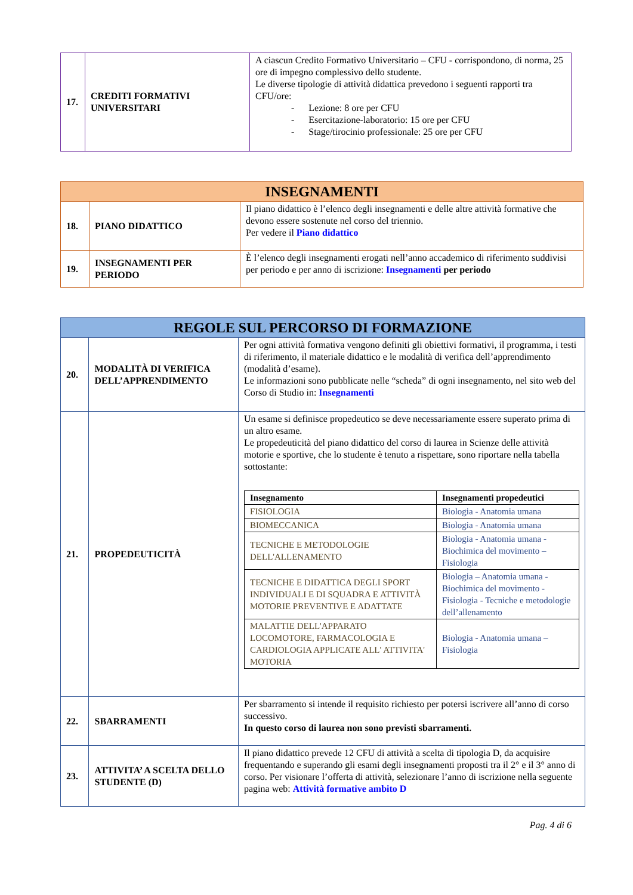| 17. | CREDITI FORMATIVI UNIVERSITARI | A ciascun Credito Formativo Universitario – CFU - corrispondono, di norma, 25 ore di impegno complessivo dello studente. Le diverse tipologie di attività didattica prevedono i seguenti rapporti tra CFU/ore: - Lezione: 8 ore per CFU - Esercitazione-laboratorio: 15 ore per CFU - Stage/tirocinio professionale: 25 ore per CFU |
| INSEGNAMENTI | | |
| 18. | PIANO DIDATTICO | Il piano didattico è l’elenco degli insegnamenti e delle altre attività formative che devono essere sostenute nel corso del triennio. Per vedere il Piano didattico |
| 19. | INSEGNAMENTI PER PERIODO | È l’elenco degli insegnamenti erogati nell’anno accademico di riferimento suddivisi per periodo e per anno di iscrizione: Insegnamenti per periodo |
| REGOLE SUL PERCORSO DI FORMAZIONE | | |
| 20. | MODALITÀ DI VERIFICA DELL’APPRENDIMENTO | Per ogni attività formativa vengono definiti gli obiettivi formativi, il programma, i testi di riferimento, il materiale didattico e le modalità di verifica dell’apprendimento (modalità d’esame). Le informazioni sono pubblicate nelle “scheda” di ogni insegnamento, nel sito web del Corso di Studio in: Insegnamenti |
| 21. | PROPEDEUTICITÀ | Un esame si definisce propedeutico se deve necessariamente essere superato prima di un altro esame. Le propedeuticità del piano didattico del corso di laurea in Scienze delle attività motorie e sportive, che lo studente è tenuto a rispettare, sono riportare nella tabella sottostante: / Insegnamento / Insegnamenti propedeutici / / --- / --- / / FISIOLOGIA / Biologia - Anatomia umana / / BIOMECCANICA / Biologia - Anatomia umana / / TECNICHE E METODOLOGIE DELL'ALLENAMENTO / Biologia - Anatomia umana - Biochimica del movimento – Fisiologia / / TECNICHE E DIDATTICA DEGLI SPORT INDIVIDUALI E DI SQUADRA E ATTIVITÀ MOTORIE PREVENTIVE E ADATTATE / Biologia – Anatomia umana - Biochimica del movimento - Fisiologia - Tecniche e metodologie dell’allenamento / / MALATTIE DELL'APPARATO LOCOMOTORE, FARMACOLOGIA E CARDIOLOGIA APPLICATE ALL' ATTIVITA' MOTORIA / Biologia - Anatomia umana – Fisiologia / |
| 22. | SBARRAMENTI | Per sbarramento si intende il requisito richiesto per potersi iscrivere all’anno di corso successivo. In questo corso di laurea non sono previsti sbarramenti. |
| 23. | ATTIVITA’ A SCELTA DELLO STUDENTE (D) | Il piano didattico prevede 12 CFU di attività a scelta di tipologia D, da acquisire frequentando e superando gli esami degli insegnamenti proposti tra il 2° e il 3° anno di corso. Per visionare l’offerta di attività, selezionare l’anno di iscrizione nella seguente pagina web: Attività formative ambito D |
Pag. 4 di 6